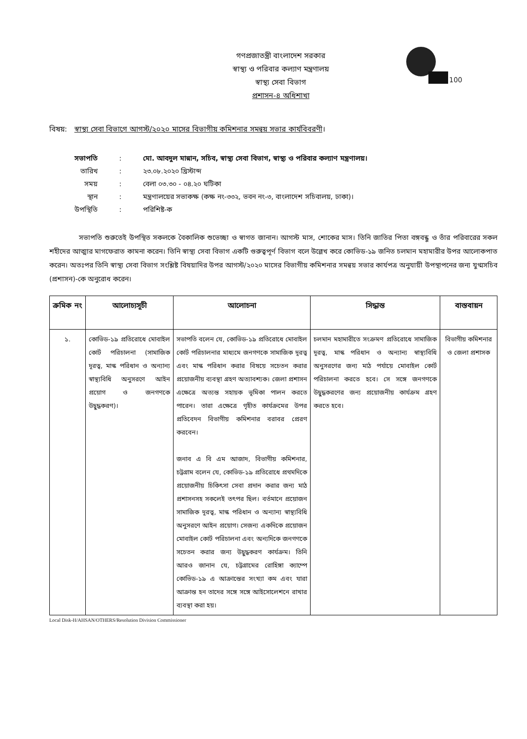100
গণপ্রজাতন্ত্রী বাংলাদেশ সরকার
স্বাস্থ্য ও পরিবার কল্যাণ মন্ত্রণালয়
স্বাস্থ্য সেবা বিভাগ
প্রশাসন-৪ অধিশাখা
বিষয়: স্বাস্থ্য সেবা বিভাগে আগস্ট/২০২০ মাসের বিভাগীয় কমিশনার সমন্বয় সভার কার্যবিবরণী।
| সভাপতি | : | মো. আবদুল মান্নান, সচিব, স্বাস্থ্য সেবা বিভাগ, স্বাস্থ্য ও পরিবার কল্যাণ মন্ত্রণালয়। |
| তারিখ | : | ২৩.০৮.২০২০ খ্রিস্টাব্দ |
| সময় | : | বেলা ০৩.৩০ - ০৪.২০ ঘটিকা |
| স্থান | : | মন্ত্রণালয়ের সভাকক্ষ (কক্ষ নং-৩৩২, ভবন নং-৩, বাংলাদেশ সচিবালয়, ঢাকা)। |
| উপস্থিতি | : | পরিশিষ্ট-ক |
সভাপতি শুরুতেই উপস্থিত সকলকে বৈকালিক শুভেচ্ছা ও স্বাগত জানান। আগস্ট মাস, শোকের মাস। তিনি জাতির পিতা বঙ্গবন্ধু ও তাঁর পরিবারের সকল শহীদের আত্মার মাগফেরাত কামনা করেন। তিনি স্বাস্থ্য সেবা বিভাগ একটি গুরুত্বপূর্ণ বিভাগ বলে উল্লেখ করে কোভিড-১৯ জনিত চলমান মহামারীর উপর আলোকপাত করেন। অতঃপর তিনি স্বাস্থ্য সেবা বিভাগ সংশ্লিষ্ট বিষয়াদির উপর আগস্ট/২০২০ মাসের বিভাগীয় কমিশনার সমন্বয় সভার কার্যপত্র অনুযায়ী উপস্থাপনের জন্য যুগ্মসচিব (প্রশাসন)-কে অনুরোধ করেন।
| ক্রমিক নং | আলোচ্যসূচী | আলোচনা | সিদ্ধান্ত | বাস্তবায়ন |
| --- | --- | --- | --- | --- |
| ১. | কোভিড-১৯ প্রতিরোধে মোবাইল কোর্ট পরিচালনা (সামাজিক দূরত্ব, মাস্ক পরিধান ও অন্যান্য স্বাস্থ্যবিধি অনুসরণে আইন প্রয়োগ ও জনগণকে উদ্বুদ্ধকরণ)। | সভাপতি বলেন যে, কোভিড-১৯ প্রতিরোধে মোবাইল কোর্ট পরিচালনার মাধ্যমে জনগণকে সামাজিক দূরত্ব এবং মাস্ক পরিধান করার বিষয়ে সচেতন করার প্রয়োজনীয় ব্যবস্থা গ্রহণ অত্যাবশ্যক। জেলা প্রশাসন এক্ষেত্রে অত্যন্ত সহায়ক ভূমিকা পালন করতে পারেন। তারা এক্ষেত্রে গৃহীত কার্যক্রমের উপর প্রতিবেদন বিভাগীয় কমিশনার বরাবর প্রেরণ করবেন। জনাব এ বি এম আজাদ, বিভাগীয় কমিশনার, চট্টগ্রাম বলেন যে, কোভিড-১৯ প্রতিরোধে প্রথমদিকে প্রয়োজনীয় চিকিৎসা সেবা প্রদান করার জন্য মাঠ প্রশাসনসহ সকলেই তৎপর ছিল। বর্তমানে প্রয়োজন সামাজিক দূরত্ব, মাস্ক পরিধান ও অন্যান্য স্বাস্থ্যবিধি অনুসরণে আইন প্রয়োগ। সেজন্য একদিকে প্রয়োজন মোবাইল কোর্ট পরিচালনা এবং অন্যদিকে জনগণকে সচেতন করার জন্য উদ্বুদ্ধকরণ কার্যক্রম। তিনি আরও জানান যে, চট্টগ্রামের রোহিঙ্গা ক্যাম্পে কোভিড-১৯ এ আক্রান্তের সংখ্যা কম এবং যারা আক্রান্ত হন তাদের সঙ্গে সঙ্গে আইসোলেশনে রাখার ব্যবস্থা করা হয়। | চলমান মহামারীতে সংক্রমণ প্রতিরোধে সামাজিক দূরত্ব, মাস্ক পরিধান ও অন্যান্য স্বাস্থ্যবিধি অনুসরণের জন্য মাঠ পর্যায়ে মোবাইল কোর্ট পরিচালনা করতে হবে। সে সঙ্গে জনগণকে উদ্বুদ্ধকরণের জন্য প্রয়োজনীয় কার্যক্রম গ্রহণ করতে হবে। | বিভাগীয় কমিশনার ও জেলা প্রশাসক |
Local Disk-H/AHSAN/OTHERS/Resolution Division Commissioner